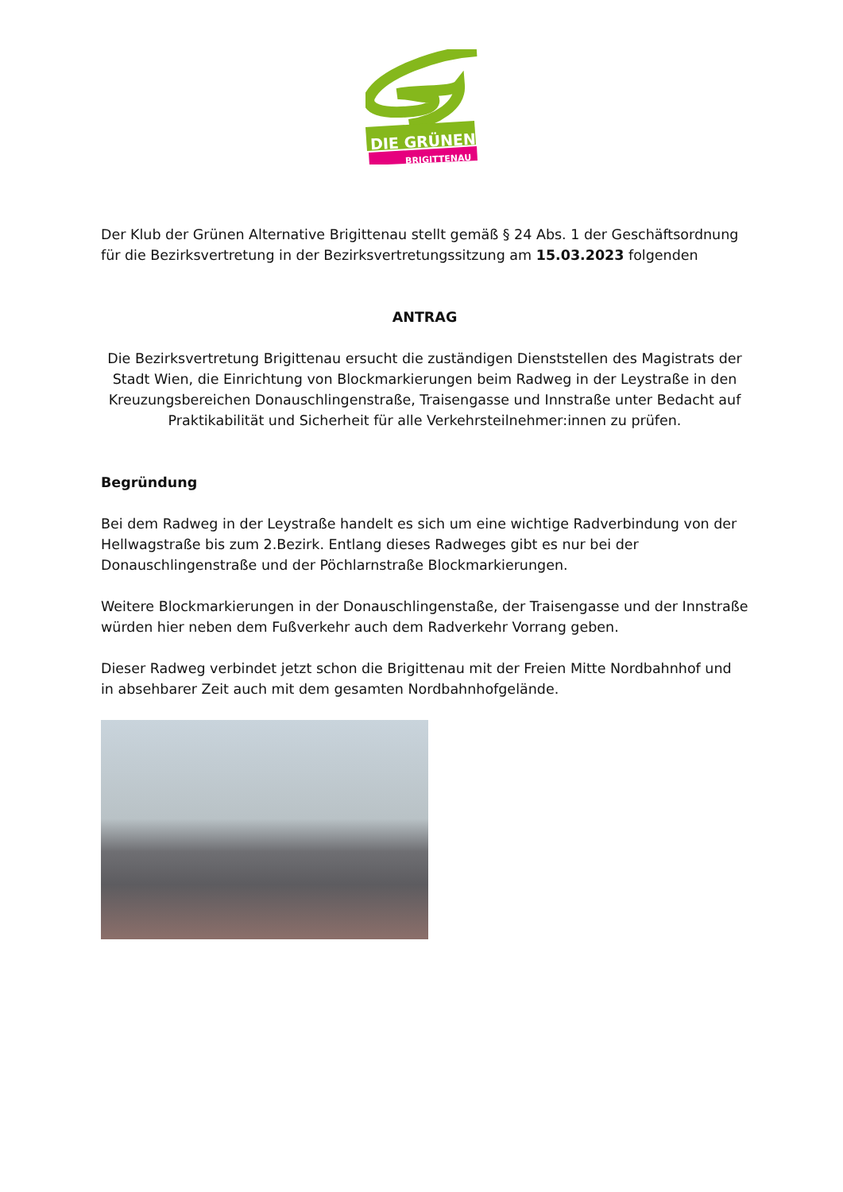DIE GRÜNEN
BRIGITTENAU
Der Klub der Grünen Alternative Brigittenau stellt gemäß § 24 Abs. 1 der Geschäftsordnung für die Bezirksvertretung in der Bezirksvertretungssitzung am 15.03.2023 folgenden
ANTRAG
Die Bezirksvertretung Brigittenau ersucht die zuständigen Dienststellen des Magistrats der Stadt Wien, die Einrichtung von Blockmarkierungen beim Radweg in der Leystraße in den Kreuzungsbereichen Donauschlingenstraße, Traisengasse und Innstraße unter Bedacht auf Praktikabilität und Sicherheit für alle Verkehrsteilnehmer:innen zu prüfen.
Begründung
Bei dem Radweg in der Leystraße handelt es sich um eine wichtige Radverbindung von der Hellwagstraße bis zum 2.Bezirk. Entlang dieses Radweges gibt es nur bei der Donauschlingenstraße und der Pöchlarnstraße Blockmarkierungen.
Weitere Blockmarkierungen in der Donauschlingenstaße, der Traisengasse und der Innstraße würden hier neben dem Fußverkehr auch dem Radverkehr Vorrang geben.
Dieser Radweg verbindet jetzt schon die Brigittenau mit der Freien Mitte Nordbahnhof und in absehbarer Zeit auch mit dem gesamten Nordbahnhofgelände.